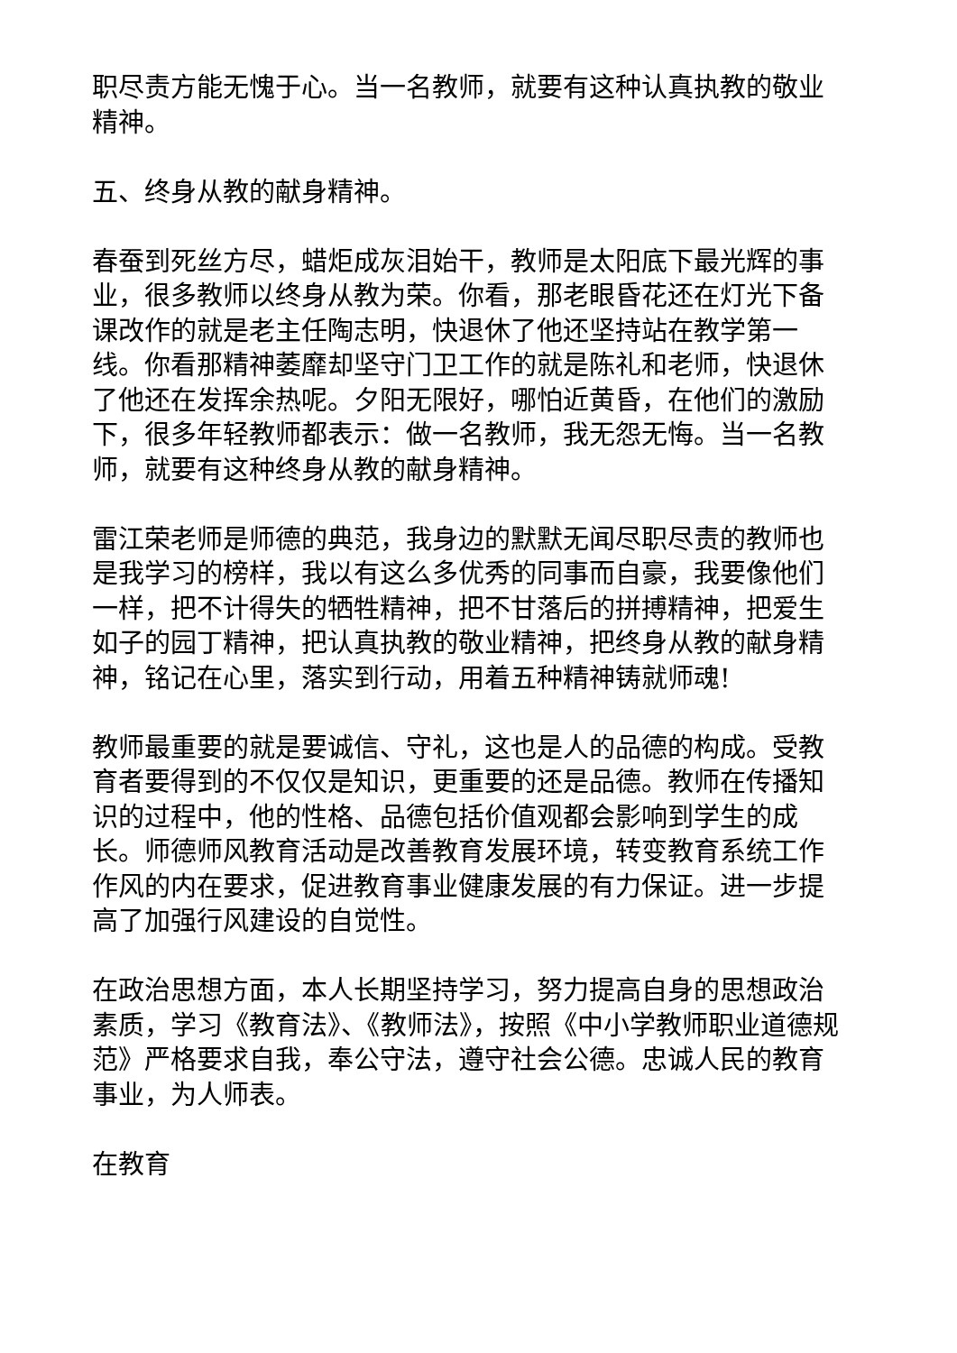职尽责方能无愧于心。当一名教师，就要有这种认真执教的敬业精神。
五、终身从教的献身精神。
春蚕到死丝方尽，蜡炬成灰泪始干，教师是太阳底下最光辉的事业，很多教师以终身从教为荣。你看，那老眼昏花还在灯光下备课改作的就是老主任陶志明，快退休了他还坚持站在教学第一线。你看那精神萎靡却坚守门卫工作的就是陈礼和老师，快退休了他还在发挥余热呢。夕阳无限好，哪怕近黄昏，在他们的激励下，很多年轻教师都表示：做一名教师，我无怨无悔。当一名教师，就要有这种终身从教的献身精神。
雷江荣老师是师德的典范，我身边的默默无闻尽职尽责的教师也是我学习的榜样，我以有这么多优秀的同事而自豪，我要像他们一样，把不计得失的牺牲精神，把不甘落后的拼搏精神，把爱生如子的园丁精神，把认真执教的敬业精神，把终身从教的献身精神，铭记在心里，落实到行动，用着五种精神铸就师魂!
教师最重要的就是要诚信、守礼，这也是人的品德的构成。受教育者要得到的不仅仅是知识，更重要的还是品德。教师在传播知识的过程中，他的性格、品德包括价值观都会影响到学生的成长。师德师风教育活动是改善教育发展环境，转变教育系统工作作风的内在要求，促进教育事业健康发展的有力保证。进一步提高了加强行风建设的自觉性。
在政治思想方面，本人长期坚持学习，努力提高自身的思想政治素质，学习《教育法》、《教师法》，按照《中小学教师职业道德规范》严格要求自我，奉公守法，遵守社会公德。忠诚人民的教育事业，为人师表。
在教育